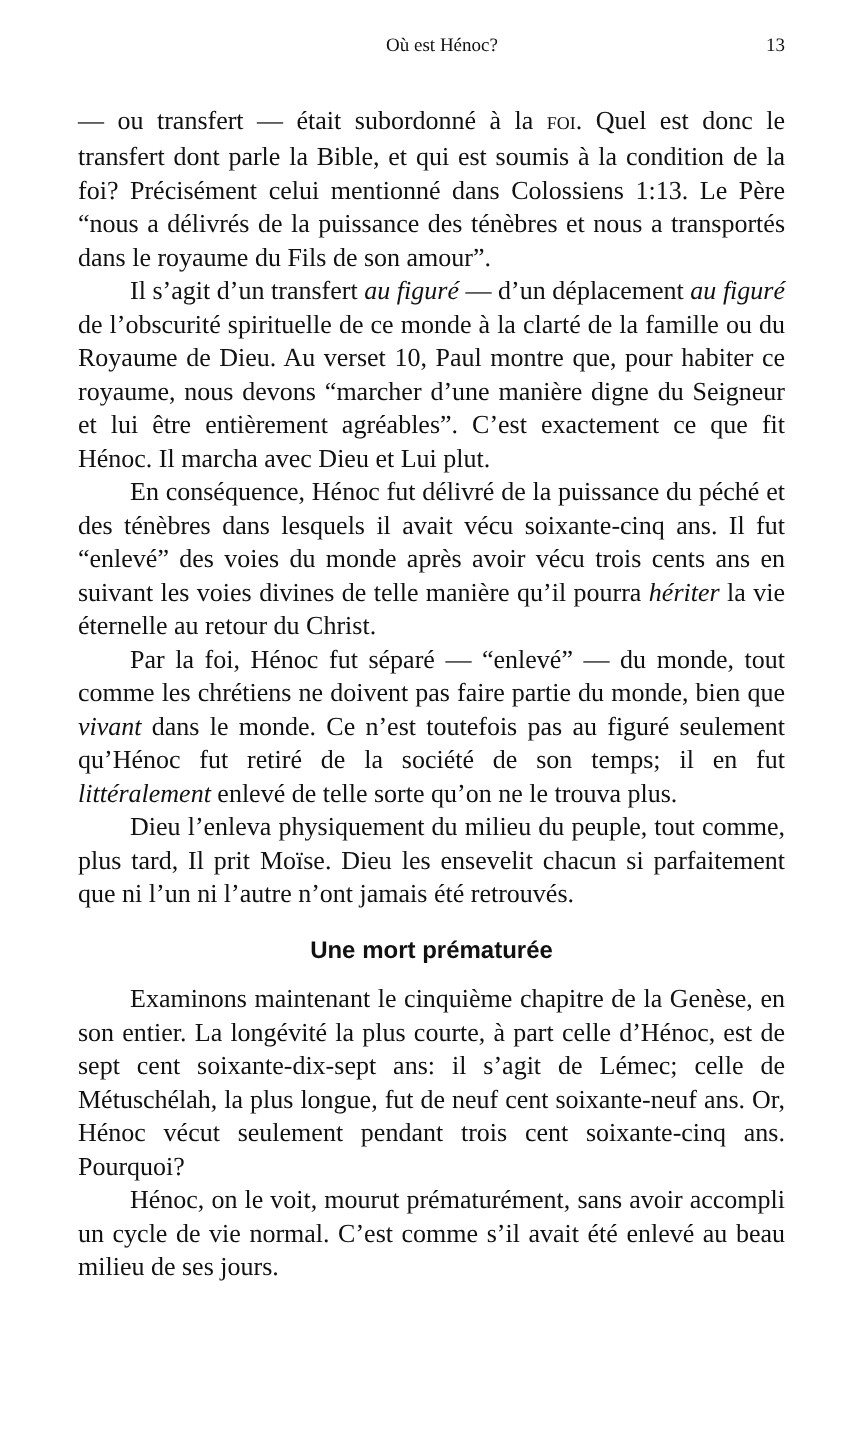Où est Hénoc? 13
— ou transfert — était subordonné à la FOI. Quel est donc le transfert dont parle la Bible, et qui est soumis à la condition de la foi? Précisément celui mentionné dans Colossiens 1:13. Le Père “nous a délivrés de la puissance des ténèbres et nous a transportés dans le royaume du Fils de son amour”.
Il s’agit d’un transfert au figuré — d’un déplacement au figuré de l’obscurité spirituelle de ce monde à la clarté de la famille ou du Royaume de Dieu. Au verset 10, Paul montre que, pour habiter ce royaume, nous devons “marcher d’une manière digne du Seigneur et lui être entièrement agréables”. C’est exactement ce que fit Hénoc. Il marcha avec Dieu et Lui plut.
En conséquence, Hénoc fut délivré de la puissance du péché et des ténèbres dans lesquels il avait vécu soixante-cinq ans. Il fut “enlevé” des voies du monde après avoir vécu trois cents ans en suivant les voies divines de telle manière qu’il pourra hériter la vie éternelle au retour du Christ.
Par la foi, Hénoc fut séparé — “enlevé” — du monde, tout comme les chrétiens ne doivent pas faire partie du monde, bien que vivant dans le monde. Ce n’est toutefois pas au figuré seulement qu’Hénoc fut retiré de la société de son temps; il en fut littéralement enlevé de telle sorte qu’on ne le trouva plus.
Dieu l’enleva physiquement du milieu du peuple, tout comme, plus tard, Il prit Moïse. Dieu les ensevelit chacun si parfaitement que ni l’un ni l’autre n’ont jamais été retrouvés.
Une mort prématurée
Examinons maintenant le cinquième chapitre de la Genèse, en son entier. La longévité la plus courte, à part celle d’Hénoc, est de sept cent soixante-dix-sept ans: il s’agit de Lémec; celle de Métuschélah, la plus longue, fut de neuf cent soixante-neuf ans. Or, Hénoc vécut seulement pendant trois cent soixante-cinq ans. Pourquoi?
Hénoc, on le voit, mourut prématurément, sans avoir accompli un cycle de vie normal. C’est comme s’il avait été enlevé au beau milieu de ses jours.